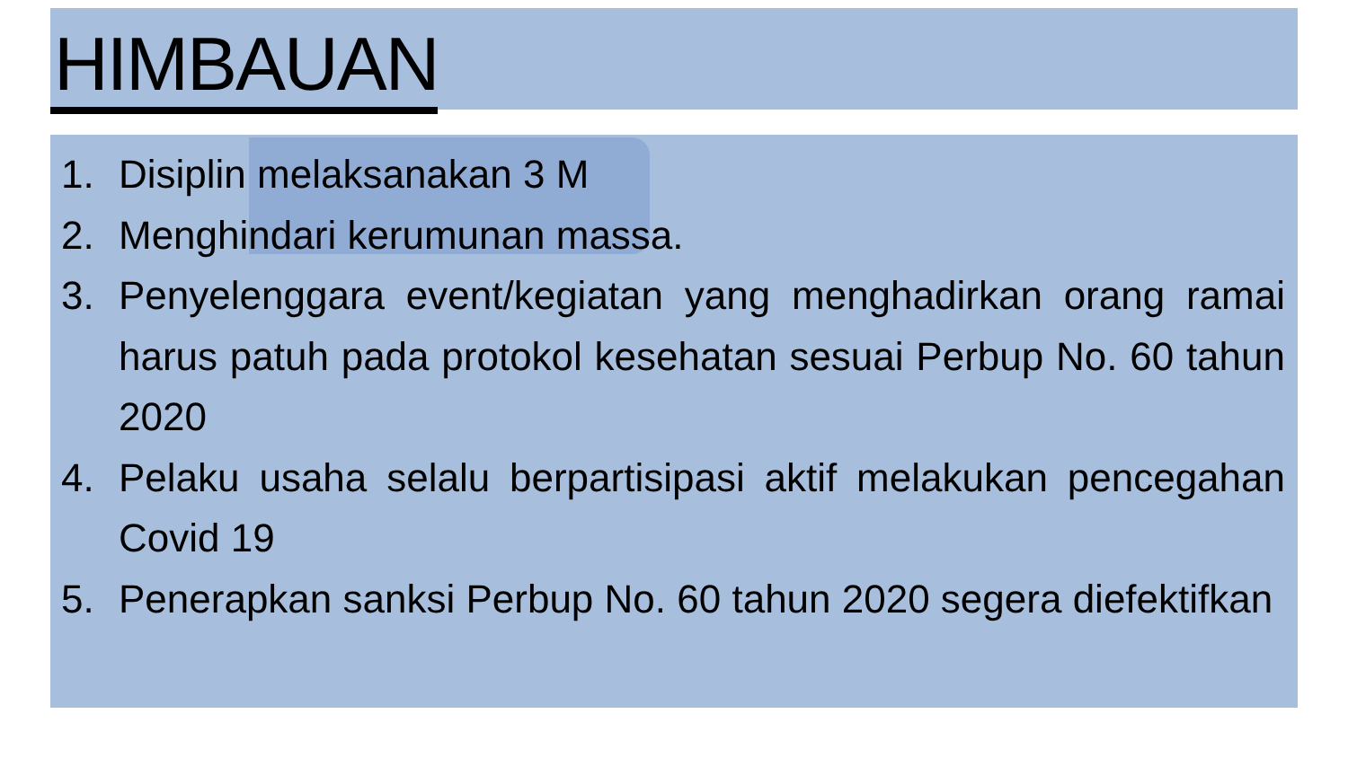HIMBAUAN
1. Disiplin melaksanakan 3 M
2. Menghindari kerumunan massa.
3. Penyelenggara event/kegiatan yang menghadirkan orang ramai harus patuh pada protokol kesehatan sesuai Perbup No. 60 tahun 2020
4. Pelaku usaha selalu berpartisipasi aktif melakukan pencegahan Covid 19
5. Penerapkan sanksi Perbup No. 60 tahun 2020 segera diefektifkan